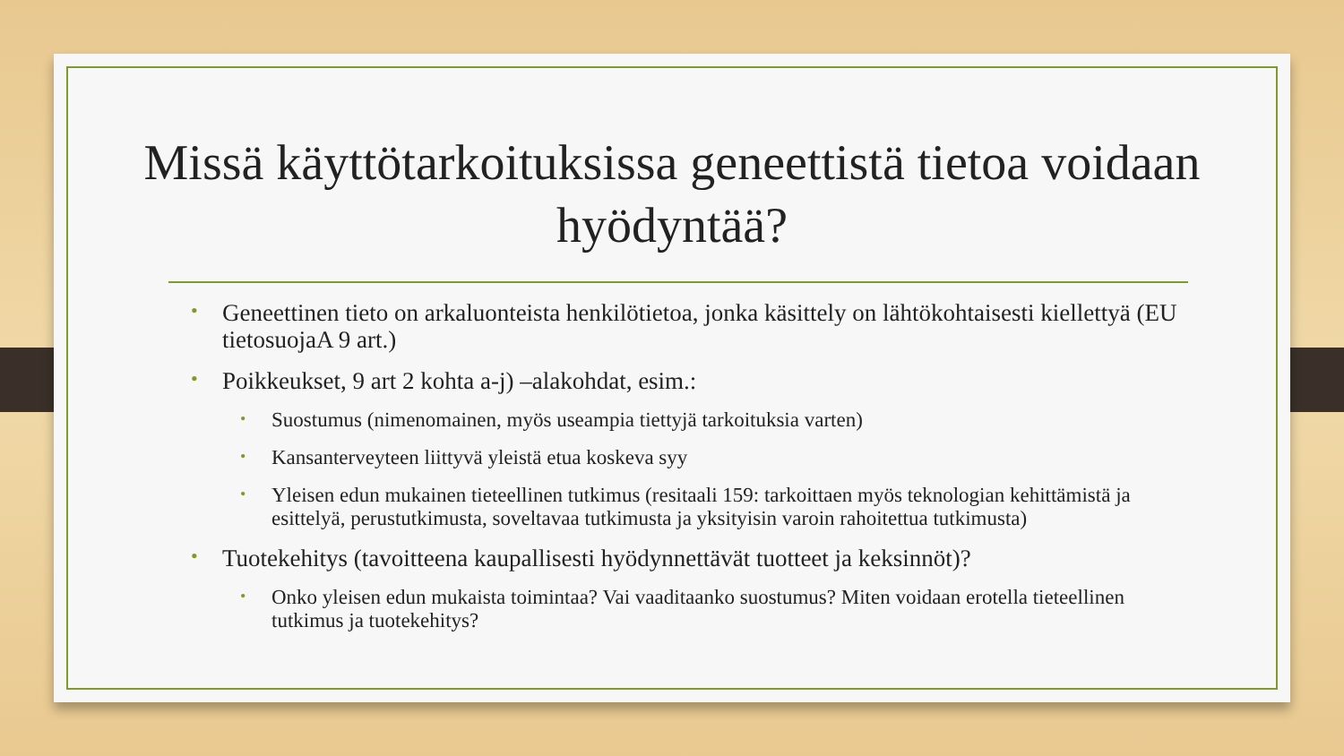Missä käyttötarkoituksissa geneettistä tietoa voidaan hyödyntää?
• Geneettinen tieto on arkaluonteista henkilötietoa, jonka käsittely on lähtökohtaisesti kiellettyä (EU tietosuojaA 9 art.)
• Poikkeukset, 9 art 2 kohta a-j) –alakohdat, esim.:
• Suostumus (nimenomainen, myös useampia tiettyjä tarkoituksia varten)
• Kansanterveyteen liittyvä yleistä etua koskeva syy
• Yleisen edun mukainen tieteellinen tutkimus (resitaali 159: tarkoittaen myös teknologian kehittämistä ja esittelyä, perustutkimusta, soveltavaa tutkimusta ja yksityisin varoin rahoitettua tutkimusta)
• Tuotekehitys (tavoitteena kaupallisesti hyödynnettävät tuotteet ja keksinnöt)?
• Onko yleisen edun mukaista toimintaa? Vai vaaditaanko suostumus? Miten voidaan erotella tieteellinen tutkimus ja tuotekehitys?